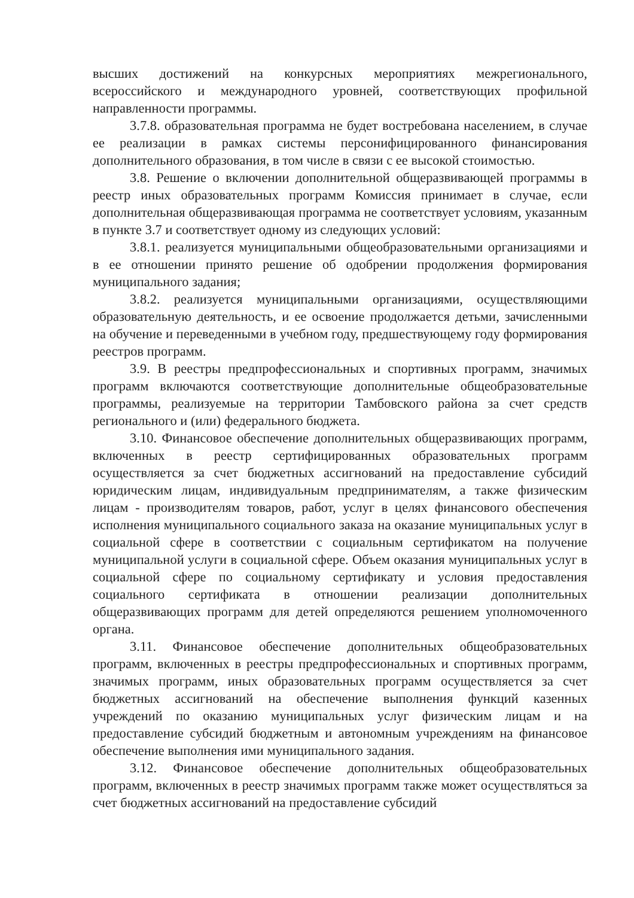высших достижений на конкурсных мероприятиях межрегионального, всероссийского и международного уровней, соответствующих профильной направленности программы.
3.7.8. образовательная программа не будет востребована населением, в случае ее реализации в рамках системы персонифицированного финансирования дополнительного образования, в том числе в связи с ее высокой стоимостью.
3.8. Решение о включении дополнительной общеразвивающей программы в реестр иных образовательных программ Комиссия принимает в случае, если дополнительная общеразвивающая программа не соответствует условиям, указанным в пункте 3.7 и соответствует одному из следующих условий:
3.8.1. реализуется муниципальными общеобразовательными организациями и в ее отношении принято решение об одобрении продолжения формирования муниципального задания;
3.8.2. реализуется муниципальными организациями, осуществляющими образовательную деятельность, и ее освоение продолжается детьми, зачисленными на обучение и переведенными в учебном году, предшествующему году формирования реестров программ.
3.9. В реестры предпрофессиональных и спортивных программ, значимых программ включаются соответствующие дополнительные общеобразовательные программы, реализуемые на территории Тамбовского района за счет средств регионального и (или) федерального бюджета.
3.10. Финансовое обеспечение дополнительных общеразвивающих программ, включенных в реестр сертифицированных образовательных программ осуществляется за счет бюджетных ассигнований на предоставление субсидий юридическим лицам, индивидуальным предпринимателям, а также физическим лицам - производителям товаров, работ, услуг в целях финансового обеспечения исполнения муниципального социального заказа на оказание муниципальных услуг в социальной сфере в соответствии с социальным сертификатом на получение муниципальной услуги в социальной сфере. Объем оказания муниципальных услуг в социальной сфере по социальному сертификату и условия предоставления социального сертификата в отношении реализации дополнительных общеразвивающих программ для детей определяются решением уполномоченного органа.
3.11. Финансовое обеспечение дополнительных общеобразовательных программ, включенных в реестры предпрофессиональных и спортивных программ, значимых программ, иных образовательных программ осуществляется за счет бюджетных ассигнований на обеспечение выполнения функций казенных учреждений по оказанию муниципальных услуг физическим лицам и на предоставление субсидий бюджетным и автономным учреждениям на финансовое обеспечение выполнения ими муниципального задания.
3.12. Финансовое обеспечение дополнительных общеобразовательных программ, включенных в реестр значимых программ также может осуществляться за счет бюджетных ассигнований на предоставление субсидий